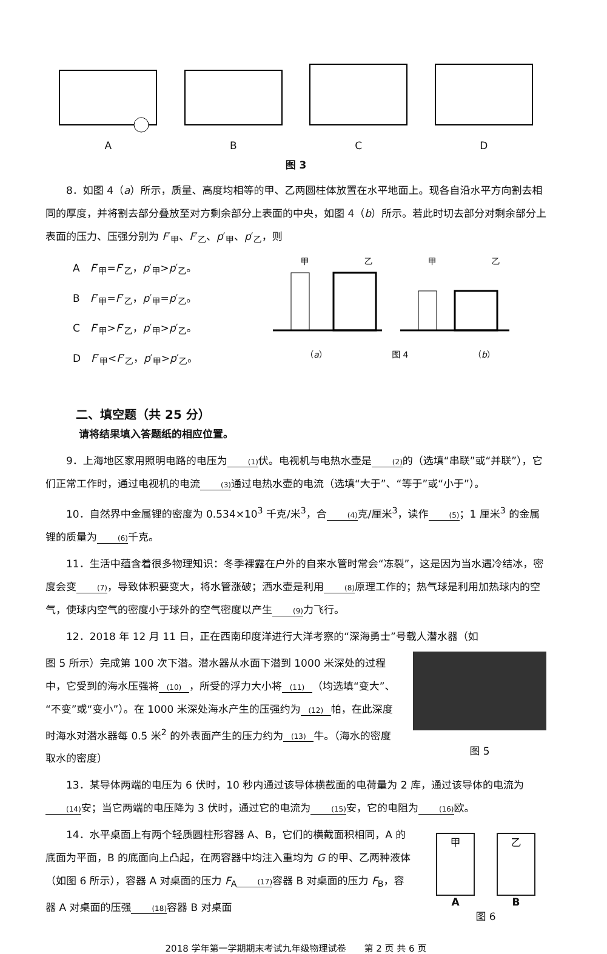A
B
C
D
图 3
8．如图 4（a）所示，质量、高度均相等的甲、乙两圆柱体放置在水平地面上。现各自沿水平方向割去相同的厚度，并将割去部分叠放至对方剩余部分上表面的中央，如图 4（b）所示。若此时切去部分对剩余部分上表面的压力、压强分别为 F′<sub>甲</sub>、F′<sub>乙</sub>、p′<sub>甲</sub>、p′<sub>乙</sub>，则
A　F′<sub>甲</sub>=F′<sub>乙</sub>，p′<sub>甲</sub>>p′<sub>乙</sub>。
B　F′<sub>甲</sub>=F′<sub>乙</sub>，p′<sub>甲</sub>=p′<sub>乙</sub>。
C　F′<sub>甲</sub>>F′<sub>乙</sub>，p′<sub>甲</sub>>p′<sub>乙</sub>。
D　F′<sub>甲</sub><F′<sub>乙</sub>，p′<sub>甲</sub>>p′<sub>乙</sub>。
甲乙甲乙
（a） 图 4 （b）
二、填空题（共 25 分）
请将结果填入答题纸的相应位置。
9．上海地区家用照明电路的电压为 (1) 伏。电视机与电热水壶是 (2) 的（选填“串联”或“并联”），它们正常工作时，通过电视机的电流 (3) 通过电热水壶的电流（选填“大于”、“等于”或“小于”）。
10．自然界中金属锂的密度为 0.534×10<sup>3</sup> 千克/米<sup>3</sup>，合 (4) 克/厘米<sup>3</sup>，读作 (5) ；1 厘米<sup>3</sup> 的金属锂的质量为 (6) 千克。
11．生活中蕴含着很多物理知识：冬季裸露在户外的自来水管时常会“冻裂”，这是因为当水遇冷结冰，密度会变 (7) ，导致体积要变大，将水管涨破；洒水壶是利用 (8) 原理工作的；热气球是利用加热球内的空气，使球内空气的密度小于球外的空气密度以产生 (9) 力飞行。
12．2018 年 12 月 11 日，正在西南印度洋进行大洋考察的“深海勇士”号载人潜水器（如
图 5 所示）完成第 100 次下潜。潜水器从水面下潜到 1000 米深处的过程中，它受到的海水压强将 (10) ，所受的浮力大小将 (11) （均选填“变大”、“不变”或“变小”）。在 1000 米深处海水产生的压强约为 (12) 帕，在此深度时海水对潜水器每 0.5 米<sup>2</sup> 的外表面产生的压力约为 (13) 牛。（海水的密度取水的密度）
图 5
13．某导体两端的电压为 6 伏时，10 秒内通过该导体横截面的电荷量为 2 库，通过该导体的电流为 (14) 安；当它两端的电压降为 3 伏时，通过它的电流为 (15) 安，它的电阻为 (16) 欧。
14．水平桌面上有两个轻质圆柱形容器 A、B，它们的横截面积相同，A 的底面为平面，B 的底面向上凸起，在两容器中均注入重均为 G 的甲、乙两种液体（如图 6 所示），容器 A 对桌面的压力 F<sub>A</sub> (17) 容器 B 对桌面的压力 F<sub>B</sub>，容器 A 对桌面的压强 (18) 容器 B 对桌面
甲
乙
A B
图 6
2018 学年第一学期期末考试九年级物理试卷　　第 2 页 共 6 页